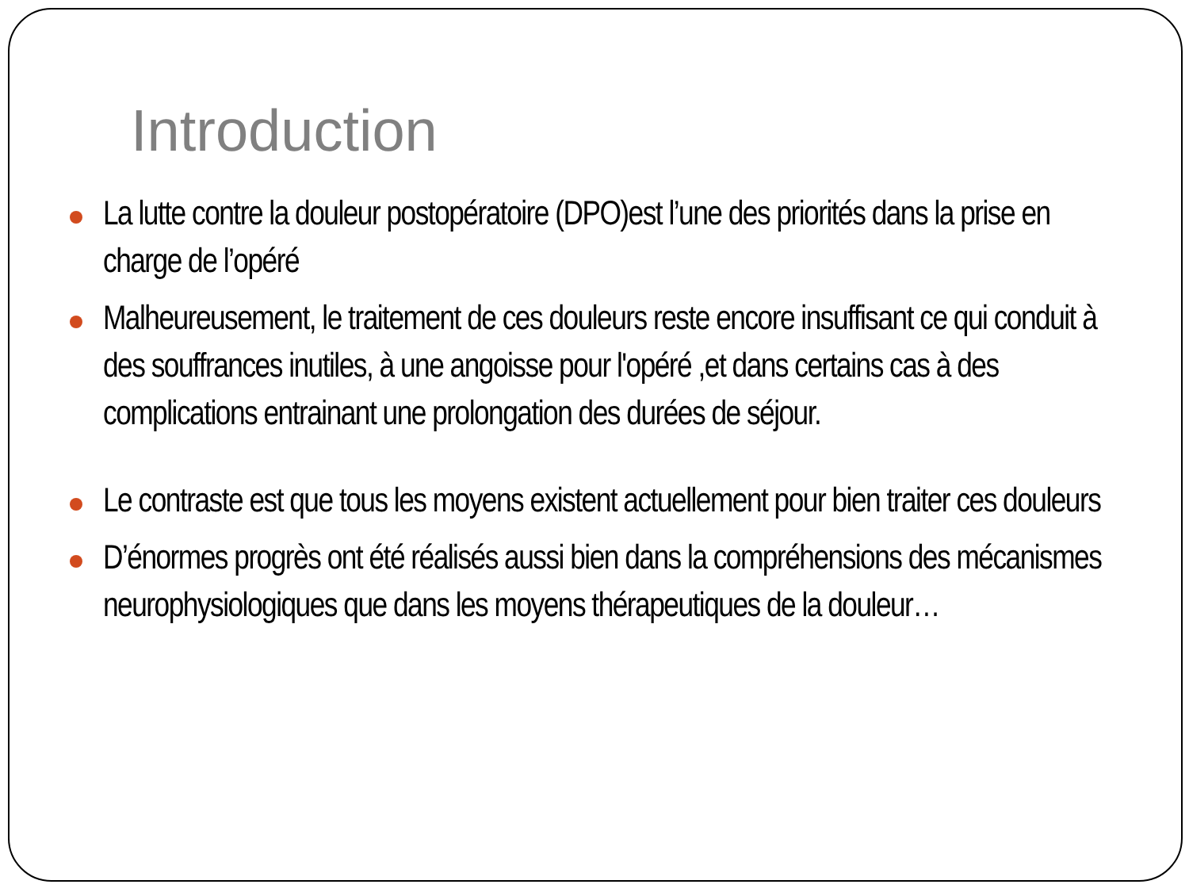Introduction
La lutte contre la douleur postopératoire (DPO)est l’une des priorités dans la prise en charge de l’opéré
Malheureusement, le traitement de ces douleurs reste encore insuffisant ce qui conduit à des souffrances inutiles, à une angoisse pour l'opéré ,et dans certains cas à des complications entrainant une prolongation des durées de séjour.
Le contraste est que tous les moyens existent actuellement pour bien traiter ces douleurs
D’énormes progrès ont été réalisés aussi bien dans la compréhensions des mécanismes neurophysiologiques que dans les moyens thérapeutiques de la douleur…